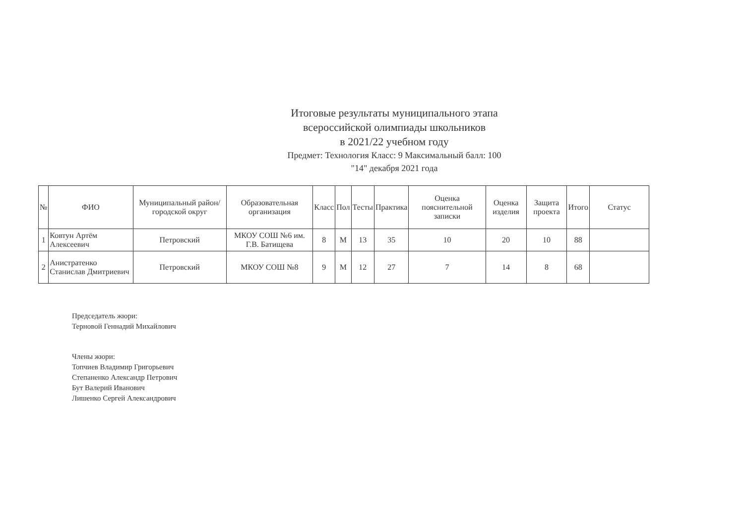Итоговые результаты муниципального этапа
всероссийской олимпиады школьников
в 2021/22 учебном году
Предмет: Технология Класс: 9 Максимальный балл: 100
"14" декабря 2021 года
| № | ФИО | Муниципальный район/городской округ | Образовательная организация | Класс | Пол | Тесты | Практика | Оценка пояснительной записки | Оценка изделия | Защита проекта | Итого | Статус |
| --- | --- | --- | --- | --- | --- | --- | --- | --- | --- | --- | --- | --- |
| 1 | Ковтун Артём Алексеевич | Петровский | МКОУ СОШ №6 им. Г.В. Батищева | 8 | М | 13 | 35 | 10 | 20 | 10 | 88 | |
| 2 | Анистратенко Станислав Дмитриевич | Петровский | МКОУ СОШ №8 | 9 | М | 12 | 27 | 7 | 14 | 8 | 68 | |
Председатель жюри:
Терновой Геннадий Михайлович
Члены жюри:
Топчиев Владимир Григорьевич
Степаненко Александр Петрович
Бут Валерий Иванович
Лишенко Сергей Александрович